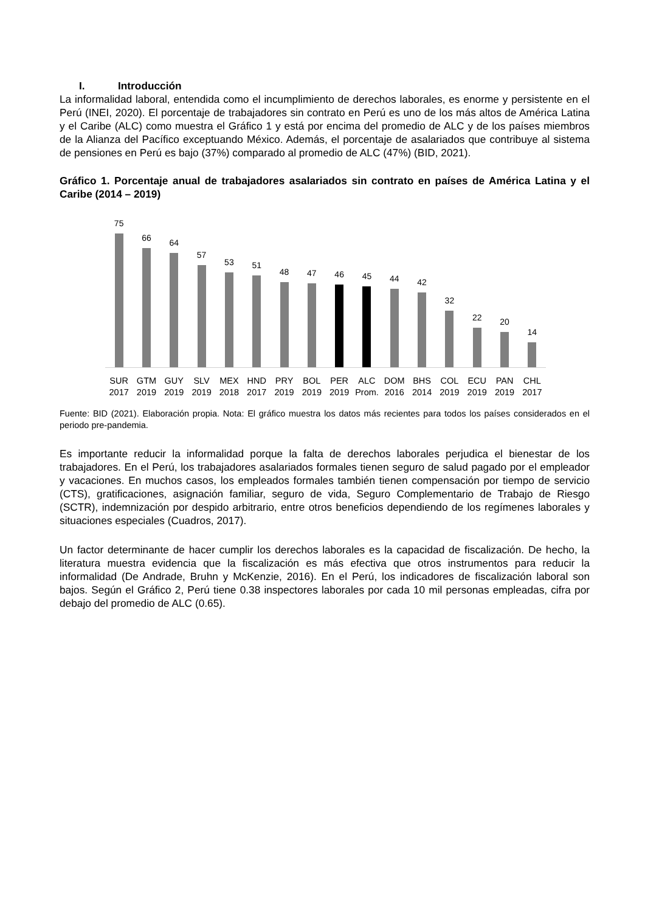I. Introducción
La informalidad laboral, entendida como el incumplimiento de derechos laborales, es enorme y persistente en el Perú (INEI, 2020). El porcentaje de trabajadores sin contrato en Perú es uno de los más altos de América Latina y el Caribe (ALC) como muestra el Gráfico 1 y está por encima del promedio de ALC y de los países miembros de la Alianza del Pacífico exceptuando México. Además, el porcentaje de asalariados que contribuye al sistema de pensiones en Perú es bajo (37%) comparado al promedio de ALC (47%) (BID, 2021).
Gráfico 1. Porcentaje anual de trabajadores asalariados sin contrato en países de América Latina y el Caribe (2014 – 2019)
75
66
64
57
53
51
48
47
46
45
44
42
32
22
20
14
SUR 2017 GTM 2019 GUY 2019 SLV 2019 MEX 2018 HND 2017 PRY 2019 BOL 2019 PER 2019 ALC Prom. DOM 2016 BHS 2014 COL 2019 ECU 2019 PAN 2019 CHL 2017
Fuente: BID (2021). Elaboración propia. Nota: El gráfico muestra los datos más recientes para todos los países considerados en el periodo pre-pandemia.
Es importante reducir la informalidad porque la falta de derechos laborales perjudica el bienestar de los trabajadores. En el Perú, los trabajadores asalariados formales tienen seguro de salud pagado por el empleador y vacaciones. En muchos casos, los empleados formales también tienen compensación por tiempo de servicio (CTS), gratificaciones, asignación familiar, seguro de vida, Seguro Complementario de Trabajo de Riesgo (SCTR), indemnización por despido arbitrario, entre otros beneficios dependiendo de los regímenes laborales y situaciones especiales (Cuadros, 2017).
Un factor determinante de hacer cumplir los derechos laborales es la capacidad de fiscalización. De hecho, la literatura muestra evidencia que la fiscalización es más efectiva que otros instrumentos para reducir la informalidad (De Andrade, Bruhn y McKenzie, 2016). En el Perú, los indicadores de fiscalización laboral son bajos. Según el Gráfico 2, Perú tiene 0.38 inspectores laborales por cada 10 mil personas empleadas, cifra por debajo del promedio de ALC (0.65).